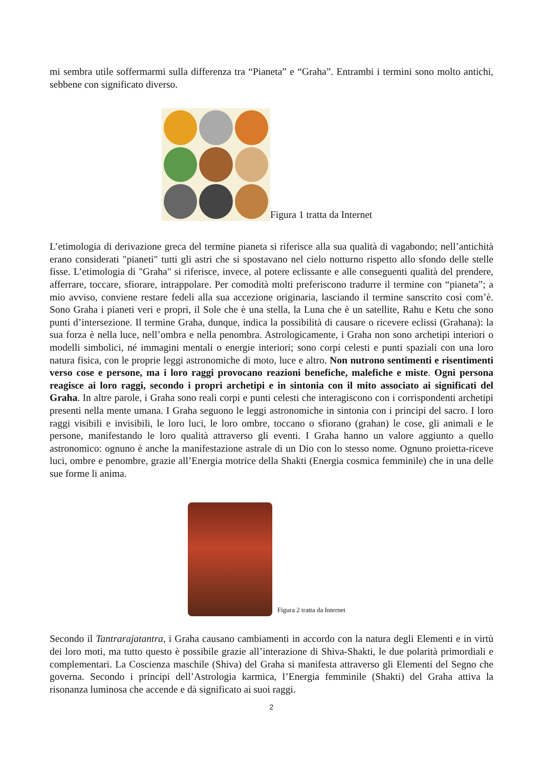mi sembra utile soffermarmi sulla differenza tra “Pianeta” e “Graha”. Entrambi i termini sono molto antichi, sebbene con significato diverso.
Figura 1 tratta da Internet
L’etimologia di derivazione greca del termine pianeta si riferisce alla sua qualità di vagabondo; nell’antichità erano considerati "pianeti" tutti gli astri che si spostavano nel cielo notturno rispetto allo sfondo delle stelle fisse. L’etimologia di "Graha" si riferisce, invece, al potere eclissante e alle conseguenti qualità del prendere, afferrare, toccare, sfiorare, intrappolare. Per comodità molti preferiscono tradurre il termine con “pianeta”; a mio avviso, conviene restare fedeli alla sua accezione originaria, lasciando il termine sanscrito così com’è. Sono Graha i pianeti veri e propri, il Sole che è una stella, la Luna che è un satellite, Rahu e Ketu che sono punti d’intersezione. Il termine Graha, dunque, indica la possibilità di causare o ricevere eclissi (Grahana): la sua forza è nella luce, nell’ombra e nella penombra. Astrologicamente, i Graha non sono archetipi interiori o modelli simbolici, né immagini mentali o energie interiori; sono corpi celesti e punti spaziali con una loro natura fisica, con le proprie leggi astronomiche di moto, luce e altro. Non nutrono sentimenti e risentimenti verso cose e persone, ma i loro raggi provocano reazioni benefiche, malefiche e miste. Ogni persona reagisce ai loro raggi, secondo i propri archetipi e in sintonia con il mito associato ai significati del Graha. In altre parole, i Graha sono reali corpi e punti celesti che interagiscono con i corrispondenti archetipi presenti nella mente umana. I Graha seguono le leggi astronomiche in sintonia con i principi del sacro. I loro raggi visibili e invisibili, le loro luci, le loro ombre, toccano o sfiorano (grahan) le cose, gli animali e le persone, manifestando le loro qualità attraverso gli eventi. I Graha hanno un valore aggiunto a quello astronomico: ognuno è anche la manifestazione astrale di un Dio con lo stesso nome. Ognuno proietta-riceve luci, ombre e penombre, grazie all’Energia motrice della Shakti (Energia cosmica femminile) che in una delle sue forme li anima.
Figura 2 tratta da Internet
Secondo il Tantrarajatantra, i Graha causano cambiamenti in accordo con la natura degli Elementi e in virtù dei loro moti, ma tutto questo è possibile grazie all’interazione di Shiva-Shakti, le due polarità primordiali e complementari. La Coscienza maschile (Shiva) del Graha si manifesta attraverso gli Elementi del Segno che governa. Secondo i principi dell’Astrologia karmica, l’Energia femminile (Shakti) del Graha attiva la risonanza luminosa che accende e dà significato ai suoi raggi.
2